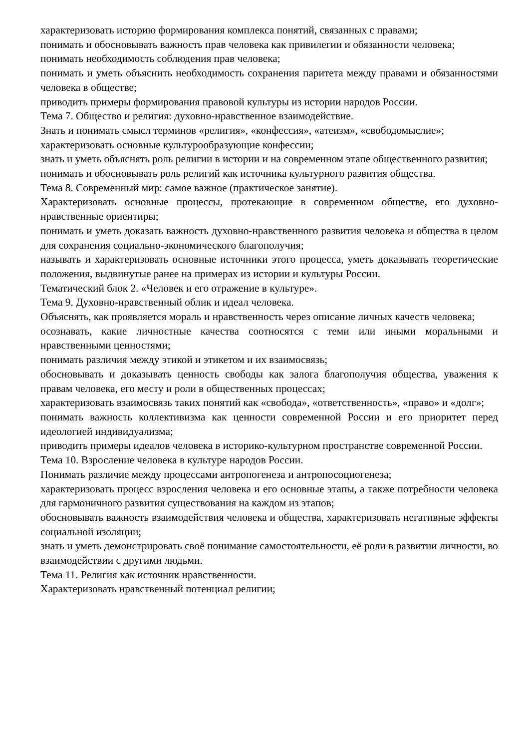характеризовать историю формирования комплекса понятий, связанных с правами;
понимать и обосновывать важность прав человека как привилегии и обязанности человека;
понимать необходимость соблюдения прав человека;
понимать и уметь объяснить необходимость сохранения паритета между правами и обязанностями человека в обществе;
приводить примеры формирования правовой культуры из истории народов России.
Тема 7. Общество и религия: духовно-нравственное взаимодействие.
Знать и понимать смысл терминов «религия», «конфессия», «атеизм», «свободомыслие»;
характеризовать основные культурообразующие конфессии;
знать и уметь объяснять роль религии в истории и на современном этапе общественного развития;
понимать и обосновывать роль религий как источника культурного развития общества.
Тема 8. Современный мир: самое важное (практическое занятие).
Характеризовать основные процессы, протекающие в современном обществе, его духовно-нравственные ориентиры;
понимать и уметь доказать важность духовно-нравственного развития человека и общества в целом для сохранения социально-экономического благополучия;
называть и характеризовать основные источники этого процесса, уметь доказывать теоретические положения, выдвинутые ранее на примерах из истории и культуры России.
Тематический блок 2. «Человек и его отражение в культуре».
Тема 9. Духовно-нравственный облик и идеал человека.
Объяснять, как проявляется мораль и нравственность через описание личных качеств человека;
осознавать, какие личностные качества соотносятся с теми или иными моральными и нравственными ценностями;
понимать различия между этикой и этикетом и их взаимосвязь;
обосновывать и доказывать ценность свободы как залога благополучия общества, уважения к правам человека, его месту и роли в общественных процессах;
характеризовать взаимосвязь таких понятий как «свобода», «ответственность», «право» и «долг»;
понимать важность коллективизма как ценности современной России и его приоритет перед идеологией индивидуализма;
приводить примеры идеалов человека в историко-культурном пространстве современной России.
Тема 10. Взросление человека в культуре народов России.
Понимать различие между процессами антропогенеза и антропосоциогенеза;
характеризовать процесс взросления человека и его основные этапы, а также потребности человека для гармоничного развития существования на каждом из этапов;
обосновывать важность взаимодействия человека и общества, характеризовать негативные эффекты социальной изоляции;
знать и уметь демонстрировать своё понимание самостоятельности, её роли в развитии личности, во взаимодействии с другими людьми.
Тема 11. Религия как источник нравственности.
Характеризовать нравственный потенциал религии;